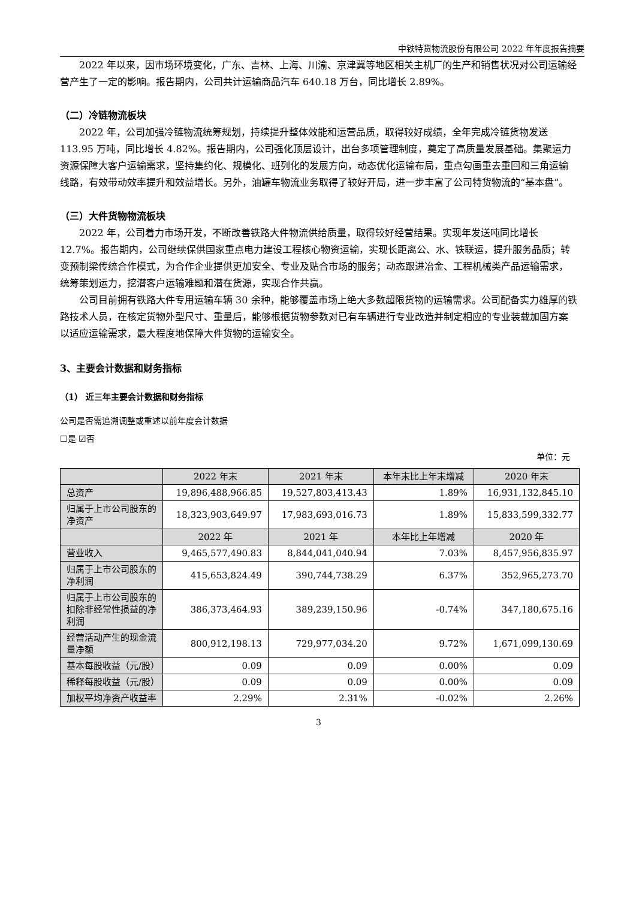中铁特货物流股份有限公司 2022 年年度报告摘要
2022 年以来，因市场环境变化，广东、吉林、上海、川渝、京津冀等地区相关主机厂的生产和销售状况对公司运输经营产生了一定的影响。报告期内，公司共计运输商品汽车 640.18 万台，同比增长 2.89%。
（二）冷链物流板块
2022 年，公司加强冷链物流统筹规划，持续提升整体效能和运营品质，取得较好成绩，全年完成冷链货物发送 113.95 万吨，同比增长 4.82%。报告期内，公司强化顶层设计，出台多项管理制度，奠定了高质量发展基础。集聚运力资源保障大客户运输需求，坚持集约化、规模化、班列化的发展方向，动态优化运输布局，重点勾画重去重回和三角运输线路，有效带动效率提升和效益增长。另外，油罐车物流业务取得了较好开局，进一步丰富了公司特货物流的“基本盘”。
（三）大件货物物流板块
2022 年，公司着力市场开发，不断改善铁路大件物流供给质量，取得较好经营结果。实现年发送吨同比增长 12.7%。报告期内，公司继续保供国家重点电力建设工程核心物资运输，实现长距离公、水、铁联运，提升服务品质；转变预制梁传统合作模式，为合作企业提供更加安全、专业及贴合市场的服务；动态跟进冶金、工程机械类产品运输需求，统筹策划运力，挖潜客户运输难题和潜在货源，实现合作共赢。
公司目前拥有铁路大件专用运输车辆 30 余种，能够覆盖市场上绝大多数超限货物的运输需求。公司配备实力雄厚的铁路技术人员，在核定货物外型尺寸、重量后，能够根据货物参数对已有车辆进行专业改造并制定相应的专业装载加固方案以适应运输需求，最大程度地保障大件货物的运输安全。
3、主要会计数据和财务指标
（1） 近三年主要会计数据和财务指标
公司是否需追溯调整或重述以前年度会计数据
☐是 ☑否
单位：元
| | 2022 年末 | 2021 年末 | 本年末比上年末增减 | 2020 年末 |
| --- | --- | --- | --- | --- |
| 总资产 | 19,896,488,966.85 | 19,527,803,413.43 | 1.89% | 16,931,132,845.10 |
| 归属于上市公司股东的净资产 | 18,323,903,649.97 | 17,983,693,016.73 | 1.89% | 15,833,599,332.77 |
| | 2022 年 | 2021 年 | 本年比上年增减 | 2020 年 |
| 营业收入 | 9,465,577,490.83 | 8,844,041,040.94 | 7.03% | 8,457,956,835.97 |
| 归属于上市公司股东的净利润 | 415,653,824.49 | 390,744,738.29 | 6.37% | 352,965,273.70 |
| 归属于上市公司股东的扣除非经常性损益的净利润 | 386,373,464.93 | 389,239,150.96 | -0.74% | 347,180,675.16 |
| 经营活动产生的现金流量净额 | 800,912,198.13 | 729,977,034.20 | 9.72% | 1,671,099,130.69 |
| 基本每股收益（元/股） | 0.09 | 0.09 | 0.00% | 0.09 |
| 稀释每股收益（元/股） | 0.09 | 0.09 | 0.00% | 0.09 |
| 加权平均净资产收益率 | 2.29% | 2.31% | -0.02% | 2.26% |
3